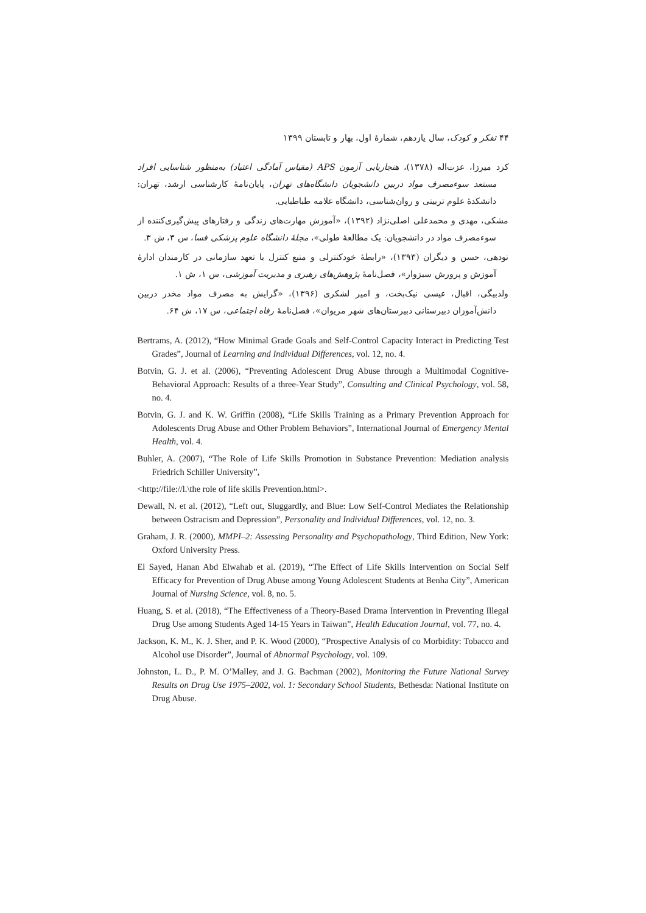۴۴ تفکر و کودک، سال یازدهم، شمارهٔ اول، بهار و تابستان ۱۳۹۹
کرد میرزا، عزت‌اله (۱۳۷۸)، هنجاریابی آزمون APS (مقیاس آمادگی اعتیاد) به‌منظور شناسایی افراد مستعد سوءمصرف مواد دربین دانشجویان دانشگاه‌های تهران، پایان‌نامهٔ کارشناسی ارشد، تهران: دانشکدهٔ علوم تربیتی و روان‌شناسی، دانشگاه علامه طباطبایی.
مشکی، مهدی و محمدعلی اصلی‌نژاد (۱۳۹۲)، «آموزش مهارت‌های زندگی و رفتارهای پیش‌گیری‌کننده از سوءمصرف مواد در دانشجویان: یک مطالعهٔ طولی»، مجلهٔ دانشگاه علوم پزشکی فسا، س ۳، ش ۳.
نودهی، حسن و دیگران (۱۳۹۳)، «رابطهٔ خودکنترلی و منبع کنترل با تعهد سازمانی در کارمندان ادارهٔ آموزش و پرورش سبزوار»، فصل‌نامهٔ پژوهش‌های رهبری و مدیریت آموزشی، س ۱، ش ۱.
ولدبیگی، اقبال، عیسی نیک‌بخت، و امیر لشکری (۱۳۹۶)، «گرایش به مصرف مواد مخدر دربین دانش‌آموزان دبیرستانی دبیرستان‌های شهر مریوان»، فصل‌نامهٔ رفاه اجتماعی، س ۱۷، ش ۶۴.
Bertrams, A. (2012), “How Minimal Grade Goals and Self-Control Capacity Interact in Predicting Test Grades”, Journal of Learning and Individual Differences, vol. 12, no. 4.
Botvin, G. J. et al. (2006), “Preventing Adolescent Drug Abuse through a Multimodal Cognitive-Behavioral Approach: Results of a three-Year Study”, Consulting and Clinical Psychology, vol. 58, no. 4.
Botvin, G. J. and K. W. Griffin (2008), “Life Skills Training as a Primary Prevention Approach for Adolescents Drug Abuse and Other Problem Behaviors”, International Journal of Emergency Mental Health, vol. 4.
Buhler, A. (2007), “The Role of Life Skills Promotion in Substance Prevention: Mediation analysis Friedrich Schiller University”,
<http://file://l.\the role of life skills Prevention.html>.
Dewall, N. et al. (2012), “Left out, Sluggardly, and Blue: Low Self-Control Mediates the Relationship between Ostracism and Depression”, Personality and Individual Differences, vol. 12, no. 3.
Graham, J. R. (2000), MMPI–2: Assessing Personality and Psychopathology, Third Edition, New York: Oxford University Press.
El Sayed, Hanan Abd Elwahab et al. (2019), “The Effect of Life Skills Intervention on Social Self Efficacy for Prevention of Drug Abuse among Young Adolescent Students at Benha City”, American Journal of Nursing Science, vol. 8, no. 5.
Huang, S. et al. (2018), “The Effectiveness of a Theory-Based Drama Intervention in Preventing Illegal Drug Use among Students Aged 14-15 Years in Taiwan”, Health Education Journal, vol. 77, no. 4.
Jackson, K. M., K. J. Sher, and P. K. Wood (2000), “Prospective Analysis of co Morbidity: Tobacco and Alcohol use Disorder”, Journal of Abnormal Psychology, vol. 109.
Johnston, L. D., P. M. O’Malley, and J. G. Bachman (2002), Monitoring the Future National Survey Results on Drug Use 1975–2002, vol. 1: Secondary School Students, Bethesda: National Institute on Drug Abuse.